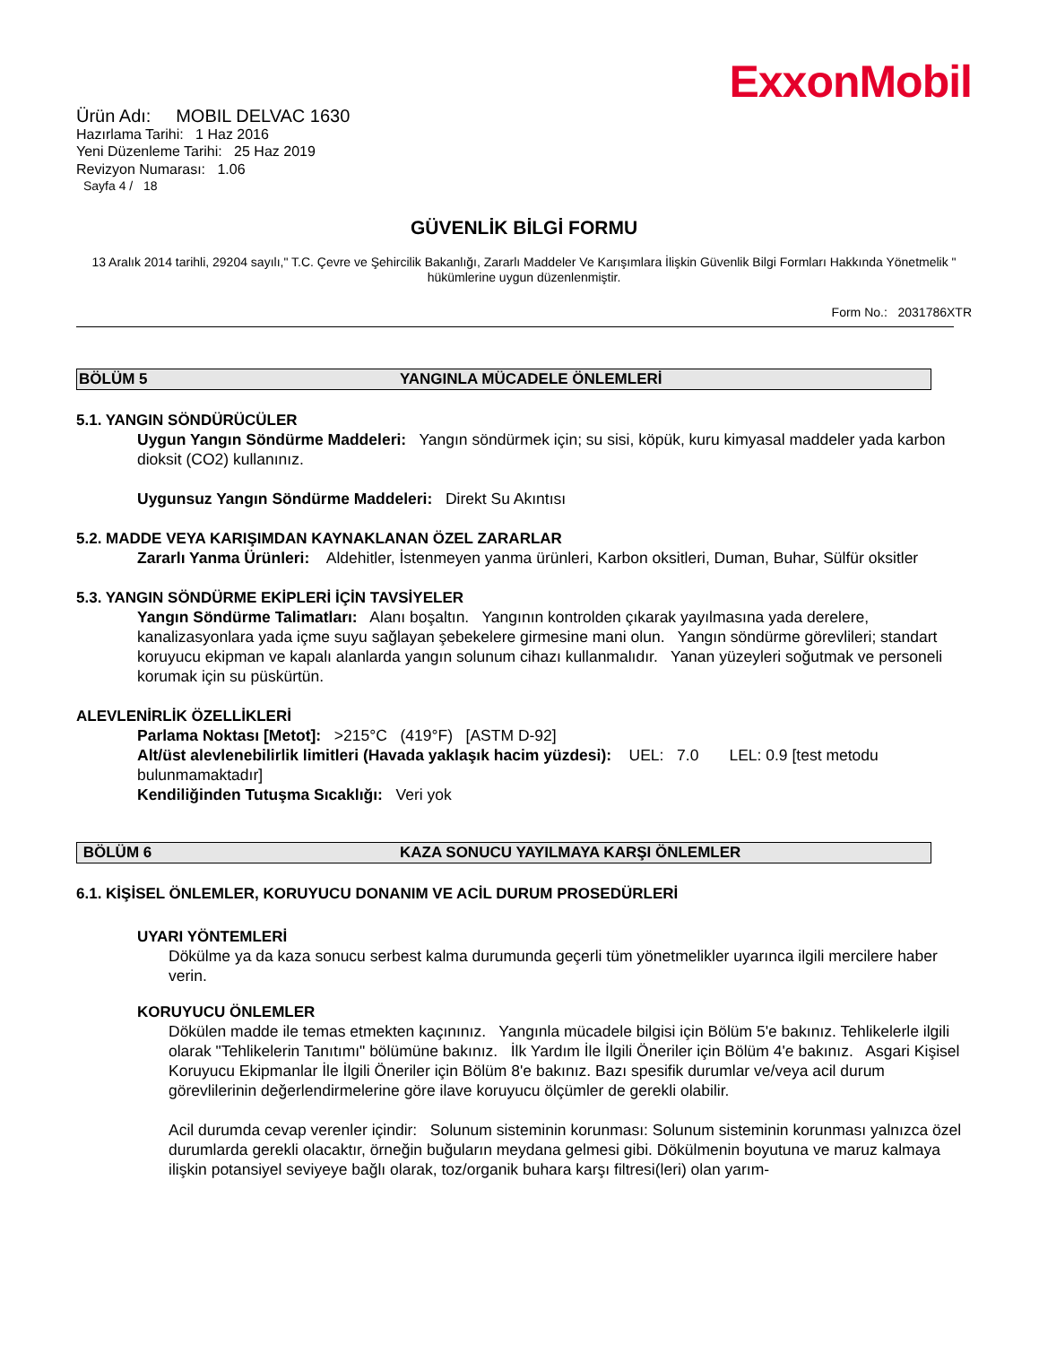ExxonMobil
Ürün Adı: MOBIL DELVAC 1630
Hazırlama Tarihi: 1 Haz 2016
Yeni Düzenleme Tarihi: 25 Haz 2019
Revizyon Numarası: 1.06
Sayfa 4 / 18
GÜVENLİK BİLGİ FORMU
13 Aralık 2014 tarihli, 29204 sayılı," T.C. Çevre ve Şehircilik Bakanlığı, Zararlı Maddeler Ve Karışımlara İlişkin Güvenlik Bilgi Formları Hakkında Yönetmelik " hükümlerine uygun düzenlenmiştir.
Form No.: 2031786XTR
BÖLÜM 5 YANGINLA MÜCADELE ÖNLEMLERİ
5.1. YANGIN SÖNDÜRÜCÜLER
Uygun Yangın Söndürme Maddeleri: Yangın söndürmek için; su sisi, köpük, kuru kimyasal maddeler yada karbon dioksit (CO2) kullanınız.
Uygunsuz Yangın Söndürme Maddeleri: Direkt Su Akıntısı
5.2. MADDE VEYA KARIŞIMDAN KAYNAKLANAN ÖZEL ZARARLAR
Zararlı Yanma Ürünleri: Aldehitler, İstenmeyen yanma ürünleri, Karbon oksitleri, Duman, Buhar, Sülfür oksitler
5.3. YANGIN SÖNDÜRME EKİPLERİ İÇİN TAVSİYELER
Yangın Söndürme Talimatları: Alanı boşaltın. Yangının kontrolden çıkarak yayılmasına yada derelere, kanalizasyonlara yada içme suyu sağlayan şebekelere girmesine mani olun. Yangın söndürme görevlileri; standart koruyucu ekipman ve kapalı alanlarda yangın solunum cihazı kullanmalıdır. Yanan yüzeyleri soğutmak ve personeli korumak için su püskürtün.
ALEVLENİRLİK ÖZELLİKLERİ
Parlama Noktası [Metot]: >215°C (419°F) [ASTM D-92]
Alt/üst alevlenebilirlik limitleri (Havada yaklaşık hacim yüzdesi): UEL: 7.0 LEL: 0.9 [test metodu bulunmamaktadır]
Kendiliğinden Tutuşma Sıcaklığı: Veri yok
BÖLÜM 6 KAZA SONUCU YAYILMAYA KARŞI ÖNLEMLER
6.1. KİŞİSEL ÖNLEMLER, KORUYUCU DONANIM VE ACİL DURUM PROSEDÜRLERİ
UYARI YÖNTEMLERİ
Dökülme ya da kaza sonucu serbest kalma durumunda geçerli tüm yönetmelikler uyarınca ilgili mercilere haber verin.
KORUYUCU ÖNLEMLER
Dökülen madde ile temas etmekten kaçınınız. Yangınla mücadele bilgisi için Bölüm 5'e bakınız. Tehlikelerle ilgili olarak "Tehlikelerin Tanıtımı" bölümüne bakınız. İlk Yardım İle İlgili Öneriler için Bölüm 4'e bakınız. Asgari Kişisel Koruyucu Ekipmanlar İle İlgili Öneriler için Bölüm 8'e bakınız. Bazı spesifik durumlar ve/veya acil durum görevlilerinin değerlendirmelerine göre ilave koruyucu ölçümler de gerekli olabilir.
Acil durumda cevap verenler içindir: Solunum sisteminin korunması: Solunum sisteminin korunması yalnızca özel durumlarda gerekli olacaktır, örneğin buğuların meydana gelmesi gibi. Dökülmenin boyutuna ve maruz kalmaya ilişkin potansiyel seviyeye bağlı olarak, toz/organik buhara karşı filtresi(leri) olan yarım-